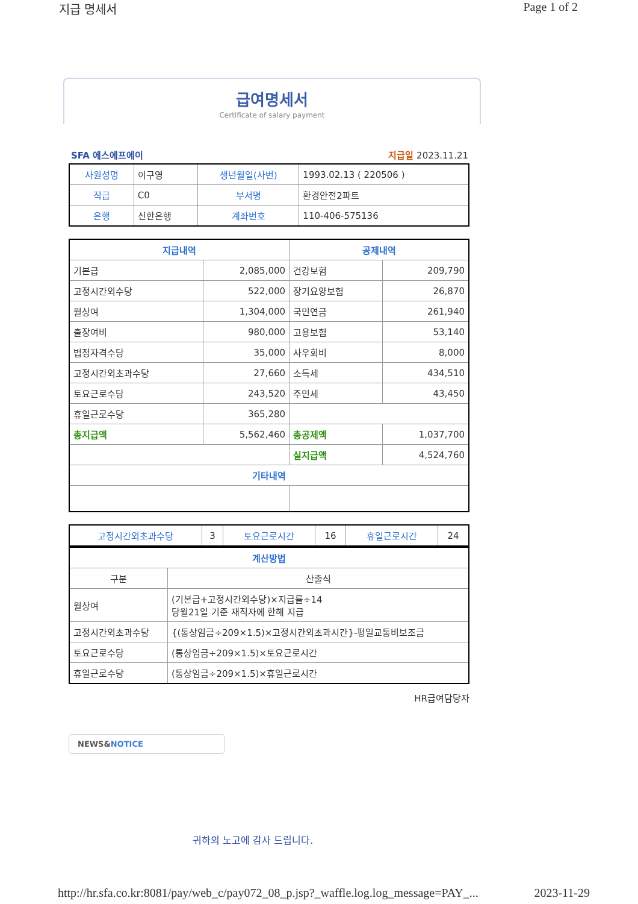지급 명세서 Page 1 of 2
급여명세서
Certificate of salary payment
SFA 에스에프에이 지급일 2023.11.21
| 사원성명 | 이구영 | 생년월일(사번) | 1993.02.13 ( 220506 ) |
| 직급 | C0 | 부서명 | 환경안전2파트 |
| 은행 | 신한은행 | 계좌번호 | 110-406-575136 |
| 지급내역 | | 공제내역 | |
| --- | --- | --- | --- |
| 기본급 | 2,085,000 | 건강보험 | 209,790 |
| 고정시간외수당 | 522,000 | 장기요양보험 | 26,870 |
| 월상여 | 1,304,000 | 국민연금 | 261,940 |
| 출장여비 | 980,000 | 고용보험 | 53,140 |
| 법정자격수당 | 35,000 | 사우회비 | 8,000 |
| 고정시간외초과수당 | 27,660 | 소득세 | 434,510 |
| 토요근로수당 | 243,520 | 주민세 | 43,450 |
| 휴일근로수당 | 365,280 | | |
| 총지급액 | 5,562,460 | 총공제액 | 1,037,700 |
| | | 실지급액 | 4,524,760 |
| 기타내역 | | | |
| 고정시간외초과수당 | 3 | 토요근로시간 | 16 | 휴일근로시간 | 24 |
| 계산방법 | |
| --- | --- |
| 구분 | 산출식 |
| 월상여 | (기본급+고정시간외수당)×지급률÷14 당월21일 기준 재직자에 한해 지급 |
| 고정시간외초과수당 | {(통상임금÷209×1.5)×고정시간외초과시간}-평일교통비보조금 |
| 토요근로수당 | (통상임금÷209×1.5)×토요근로시간 |
| 휴일근로수당 | (통상임금÷209×1.5)×휴일근로시간 |
HR급여담당자
NEWS&NOTICE
귀하의 노고에 감사 드립니다.
http://hr.sfa.co.kr:8081/pay/web_c/pay072_08_p.jsp?_waffle.log.log_message=PAY_... 2023-11-29